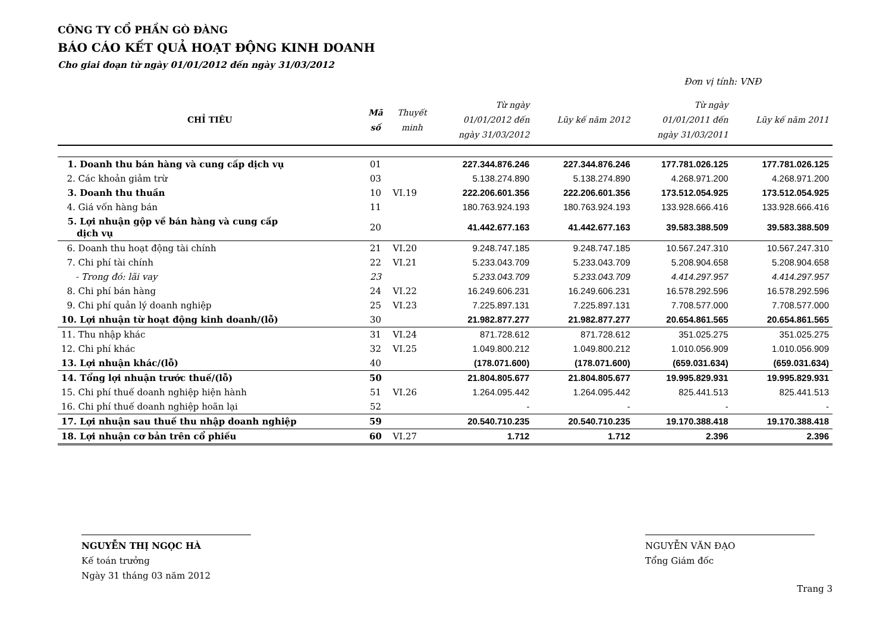CÔNG TY CỔ PHẦN GÒ ĐÀNG
BÁO CÁO KẾT QUẢ HOẠT ĐỘNG KINH DOANH
Cho giai đoạn từ ngày 01/01/2012 đến ngày 31/03/2012
Đơn vị tính: VNĐ
| CHỈ TIÊU | Mã số | Thuyết minh | Từ ngày 01/01/2012 đến ngày 31/03/2012 | Lũy kế năm 2012 | Từ ngày 01/01/2011 đến ngày 31/03/2011 | Lũy kế năm 2011 |
| --- | --- | --- | --- | --- | --- | --- |
| 1. Doanh thu bán hàng và cung cấp dịch vụ | 01 | | 227.344.876.246 | 227.344.876.246 | 177.781.026.125 | 177.781.026.125 |
| 2. Các khoản giảm trừ | 03 | | 5.138.274.890 | 5.138.274.890 | 4.268.971.200 | 4.268.971.200 |
| 3. Doanh thu thuần | 10 | VI.19 | 222.206.601.356 | 222.206.601.356 | 173.512.054.925 | 173.512.054.925 |
| 4. Giá vốn hàng bán | 11 | | 180.763.924.193 | 180.763.924.193 | 133.928.666.416 | 133.928.666.416 |
| 5. Lợi nhuận gộp về bán hàng và cung cấp dịch vụ | 20 | | 41.442.677.163 | 41.442.677.163 | 39.583.388.509 | 39.583.388.509 |
| 6. Doanh thu hoạt động tài chính | 21 | VI.20 | 9.248.747.185 | 9.248.747.185 | 10.567.247.310 | 10.567.247.310 |
| 7. Chi phí tài chính | 22 | VI.21 | 5.233.043.709 | 5.233.043.709 | 5.208.904.658 | 5.208.904.658 |
| - Trong đó: lãi vay | 23 | | 5.233.043.709 | 5.233.043.709 | 4.414.297.957 | 4.414.297.957 |
| 8. Chi phí bán hàng | 24 | VI.22 | 16.249.606.231 | 16.249.606.231 | 16.578.292.596 | 16.578.292.596 |
| 9. Chi phí quản lý doanh nghiệp | 25 | VI.23 | 7.225.897.131 | 7.225.897.131 | 7.708.577.000 | 7.708.577.000 |
| 10. Lợi nhuận từ hoạt động kinh doanh/(lỗ) | 30 | | 21.982.877.277 | 21.982.877.277 | 20.654.861.565 | 20.654.861.565 |
| 11. Thu nhập khác | 31 | VI.24 | 871.728.612 | 871.728.612 | 351.025.275 | 351.025.275 |
| 12. Chi phí khác | 32 | VI.25 | 1.049.800.212 | 1.049.800.212 | 1.010.056.909 | 1.010.056.909 |
| 13. Lợi nhuận khác/(lỗ) | 40 | | (178.071.600) | (178.071.600) | (659.031.634) | (659.031.634) |
| 14. Tổng lợi nhuận trước thuế/(lỗ) | 50 | | 21.804.805.677 | 21.804.805.677 | 19.995.829.931 | 19.995.829.931 |
| 15. Chi phí thuế doanh nghiệp hiện hành | 51 | VI.26 | 1.264.095.442 | 1.264.095.442 | 825.441.513 | 825.441.513 |
| 16. Chi phí thuế doanh nghiệp hoãn lại | 52 | | - | - | - | - |
| 17. Lợi nhuận sau thuế thu nhập doanh nghiệp | 59 | | 20.540.710.235 | 20.540.710.235 | 19.170.388.418 | 19.170.388.418 |
| 18. Lợi nhuận cơ bản trên cổ phiếu | 60 | VI.27 | 1.712 | 1.712 | 2.396 | 2.396 |
NGUYỄN THỊ NGỌC HÀ
Kế toán trưởng
Ngày 31 tháng 03 năm 2012
NGUYỄN VĂN ĐẠO
Tổng Giám đốc
Trang 3